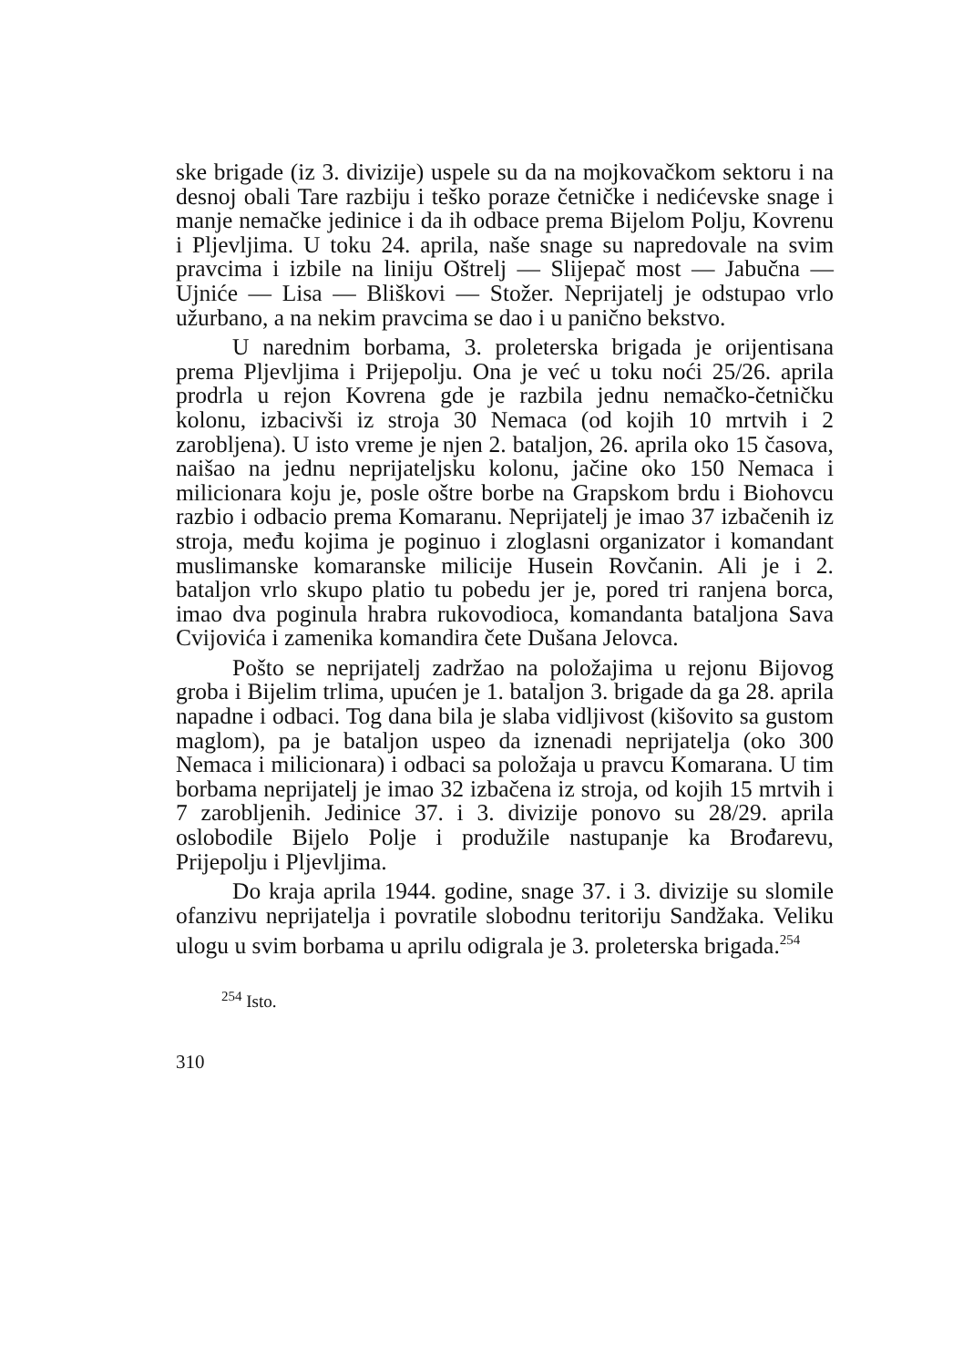ske brigade (iz 3. divizije) uspele su da na mojkovačkom sektoru i na desnoj obali Tare razbiju i teško poraze četničke i nedićevske snage i manje nemačke jedinice i da ih odbace prema Bijelom Polju, Kovrenu i Pljevljima. U toku 24. aprila, naše snage su napredovale na svim pravcima i izbile na liniju Oštrelj — Slijepač most — Jabučna — Ujniće — Lisa — Bliškovi — Stožer. Neprijatelj je odstupao vrlo užurbano, a na nekim pravcima se dao i u panično bekstvo.
U narednim borbama, 3. proleterska brigada je orijentisana prema Pljevljima i Prijepolju. Ona je već u toku noći 25/26. aprila prodrla u rejon Kovrena gde je razbila jednu nemačko-četničku kolonu, izbacivši iz stroja 30 Nemaca (od kojih 10 mrtvih i 2 zarobljena). U isto vreme je njen 2. bataljon, 26. aprila oko 15 časova, naišao na jednu neprijateljsku kolonu, jačine oko 150 Nemaca i milicionara koju je, posle oštre borbe na Grapskom brdu i Biohovcu razbio i odbacio prema Komaranu. Neprijatelj je imao 37 izbačenih iz stroja, među kojima je poginuo i zloglasni organizator i komandant muslimanske komaranske milicije Husein Rovčanin. Ali je i 2. bataljon vrlo skupo platio tu pobedu jer je, pored tri ranjena borca, imao dva poginula hrabra rukovodioca, komandanta bataljona Sava Cvijovića i zamenika komandira čete Dušana Jelovca.
Pošto se neprijatelj zadržao na položajima u rejonu Bijovog groba i Bijelim trlima, upućen je 1. bataljon 3. brigade da ga 28. aprila napadne i odbaci. Tog dana bila je slaba vidljivost (kišovito sa gustom maglom), pa je bataljon uspeo da iznenadi neprijatelja (oko 300 Nemaca i milicionara) i odbaci sa položaja u pravcu Komarana. U tim borbama neprijatelj je imao 32 izbačena iz stroja, od kojih 15 mrtvih i 7 zarobljenih. Jedinice 37. i 3. divizije ponovo su 28/29. aprila oslobodile Bijelo Polje i produžile nastupanje ka Brođarevu, Prijepolju i Pljevljima.
Do kraja aprila 1944. godine, snage 37. i 3. divizije su slomile ofanzivu neprijatelja i povratile slobodnu teritoriju Sandžaka. Veliku ulogu u svim borbama u aprilu odigrala je 3. proleterska brigada.<sup>254</sup>
<sup>254</sup> Isto.
310